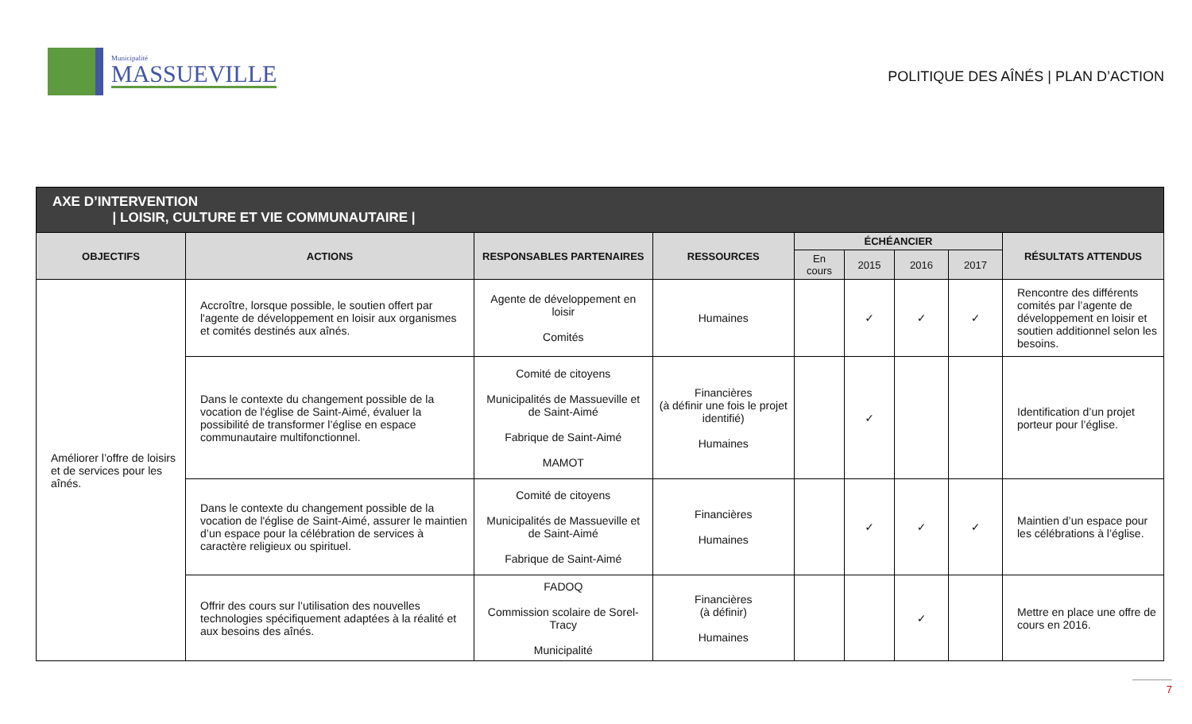Municipalité
MASSUEVILLE
POLITIQUE DES AÎNÉS | PLAN D’ACTION
| AXE D’INTERVENTION / LOISIR, CULTURE ET VIE COMMUNAUTAIRE / | | | | | | | | |
| OBJECTIFS | ACTIONS | RESPONSABLES PARTENAIRES | RESSOURCES | ÉCHÉANCIER | | | | RÉSULTATS ATTENDUS |
| | | | | En cours | 2015 | 2016 | 2017 | |
| Améliorer l’offre de loisirs et de services pour les aînés. | Accroître, lorsque possible, le soutien offert par l'agente de développement en loisir aux organismes et comités destinés aux aînés. | Agente de développement en loisir Comités | Humaines | | ✓ | ✓ | ✓ | Rencontre des différents comités par l’agente de développement en loisir et soutien additionnel selon les besoins. |
| | Dans le contexte du changement possible de la vocation de l'église de Saint-Aimé, évaluer la possibilité de transformer l’église en espace communautaire multifonctionnel. | Comité de citoyens Municipalités de Massueville et de Saint-Aimé Fabrique de Saint-Aimé MAMOT | Financières (à définir une fois le projet identifié) Humaines | | ✓ | | | Identification d’un projet porteur pour l’église. |
| | Dans le contexte du changement possible de la vocation de l'église de Saint-Aimé, assurer le maintien d’un espace pour la célébration de services à caractère religieux ou spirituel. | Comité de citoyens Municipalités de Massueville et de Saint-Aimé Fabrique de Saint-Aimé | Financières Humaines | | ✓ | ✓ | ✓ | Maintien d’un espace pour les célébrations à l’église. |
| | Offrir des cours sur l’utilisation des nouvelles technologies spécifiquement adaptées à la réalité et aux besoins des aînés. | FADOQ Commission scolaire de Sorel-Tracy Municipalité | Financières (à définir) Humaines | | | ✓ | | Mettre en place une offre de cours en 2016. |
7